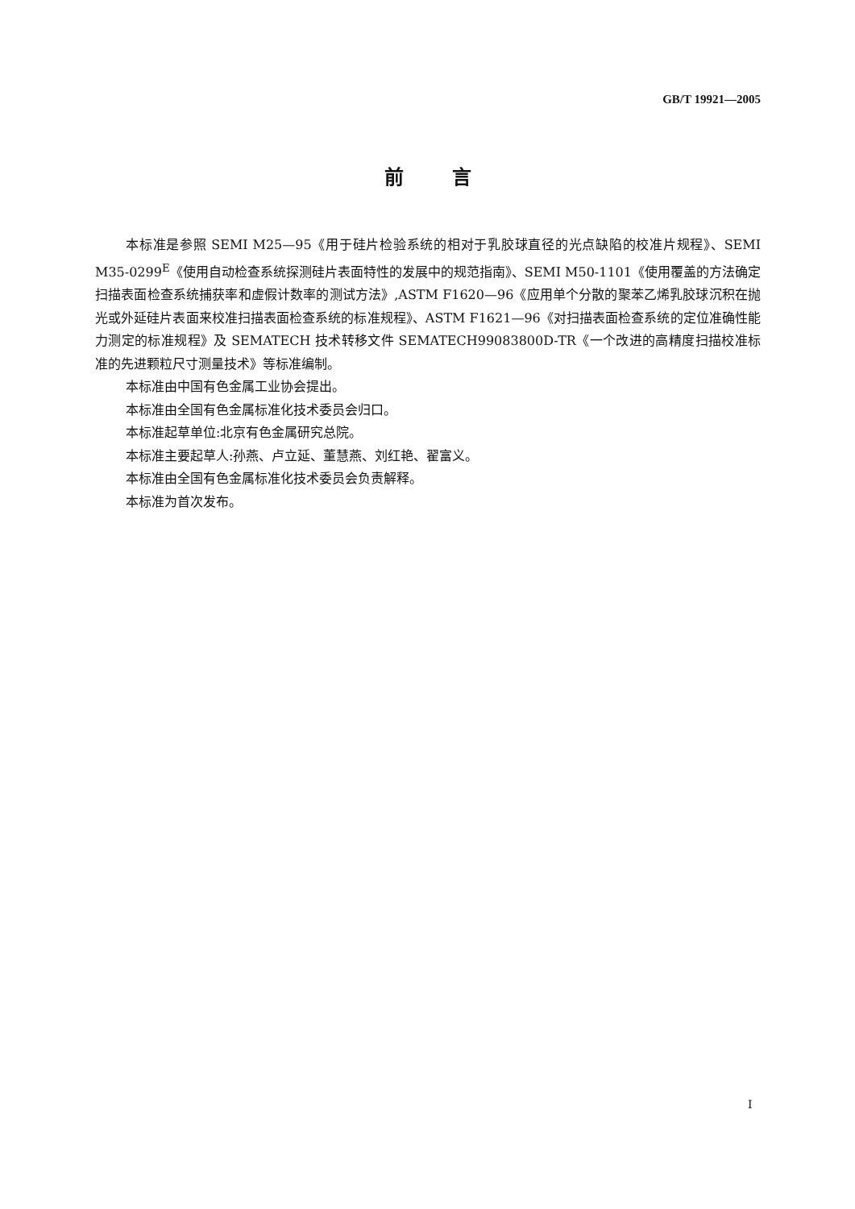GB/T 19921—2005
前言
本标准是参照 SEMI M25—95《用于硅片检验系统的相对于乳胶球直径的光点缺陷的校准片规程》、SEMI M35-0299<sup>E</sup>《使用自动检查系统探测硅片表面特性的发展中的规范指南》、SEMI M50-1101《使用覆盖的方法确定扫描表面检查系统捕获率和虚假计数率的测试方法》,ASTM F1620—96《应用单个分散的聚苯乙烯乳胶球沉积在抛光或外延硅片表面来校准扫描表面检查系统的标准规程》、ASTM F1621—96《对扫描表面检查系统的定位准确性能力测定的标准规程》及 SEMATECH 技术转移文件 SEMATECH99083800D-TR《一个改进的高精度扫描校准标准的先进颗粒尺寸测量技术》等标准编制。
本标准由中国有色金属工业协会提出。
本标准由全国有色金属标准化技术委员会归口。
本标准起草单位:北京有色金属研究总院。
本标准主要起草人:孙燕、卢立延、董慧燕、刘红艳、翟富义。
本标准由全国有色金属标准化技术委员会负责解释。
本标准为首次发布。
I